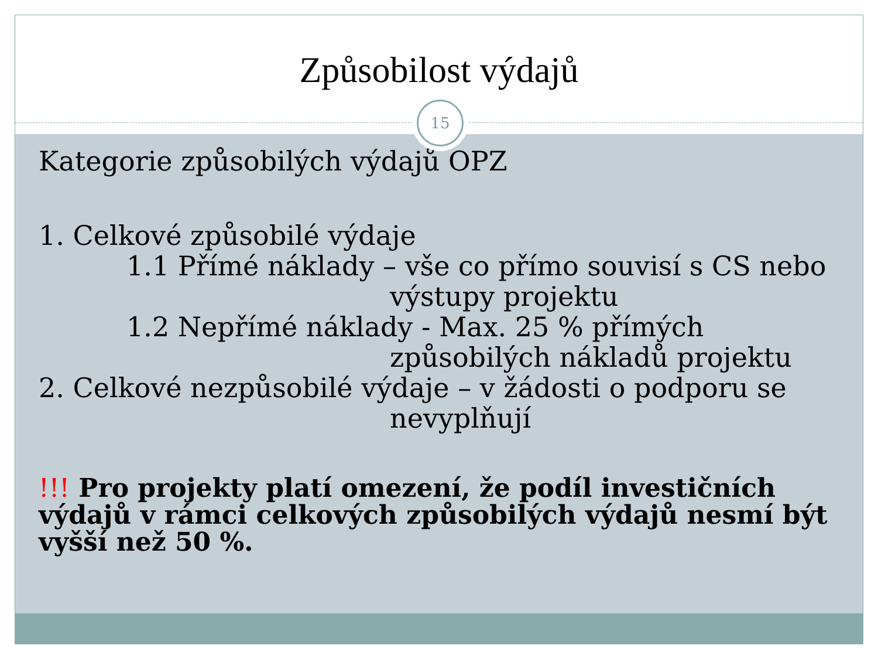Způsobilost výdajů
15
Kategorie způsobilých výdajů OPZ
1. Celkové způsobilé výdaje
1.1 Přímé náklady – vše co přímo souvisí s CS nebo
výstupy projektu
1.2 Nepřímé náklady - Max. 25 % přímých
způsobilých nákladů projektu
2. Celkové nezpůsobilé výdaje – v žádosti o podporu se
nevyplňují
!!! Pro projekty platí omezení, že podíl investičních výdajů v rámci celkových způsobilých výdajů nesmí být vyšší než 50 %.